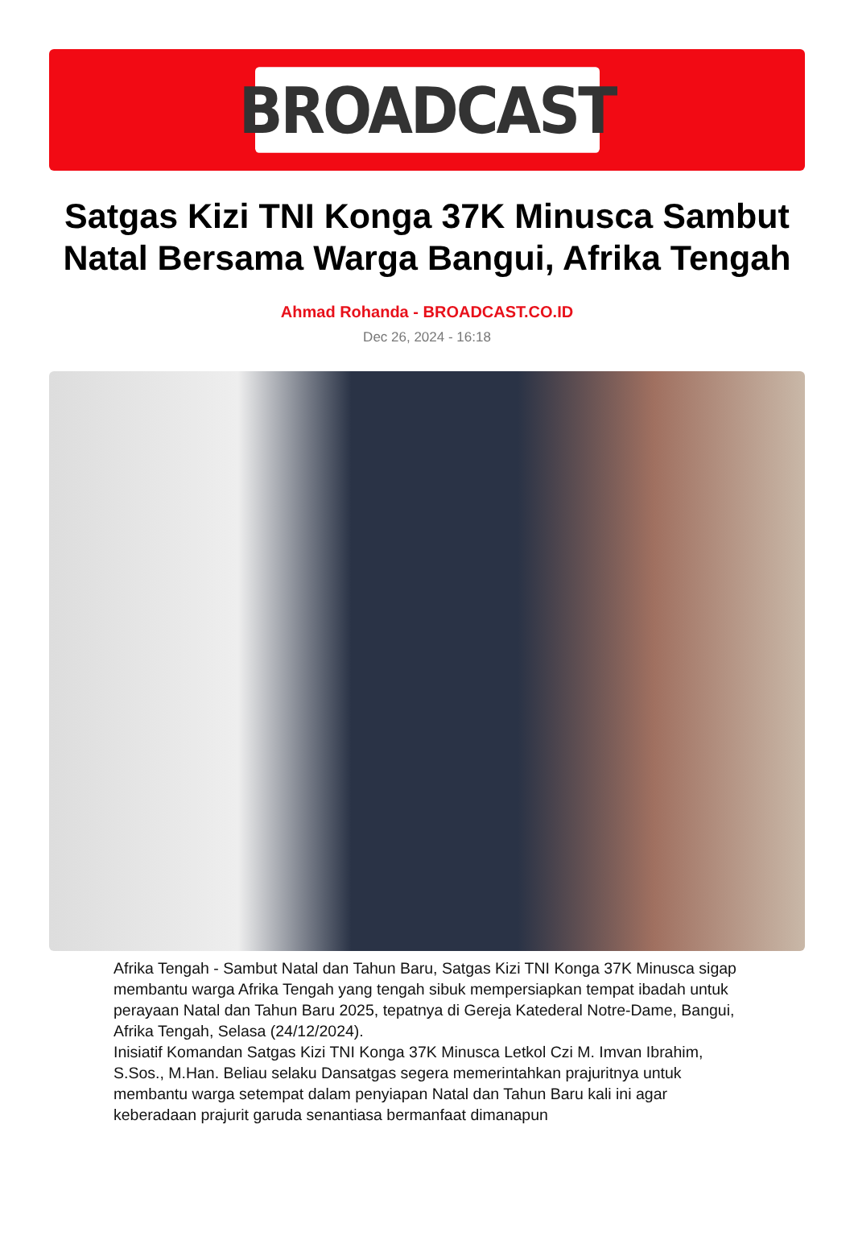BROADCAST
Satgas Kizi TNI Konga 37K Minusca Sambut Natal Bersama Warga Bangui, Afrika Tengah
Ahmad Rohanda - BROADCAST.CO.ID
Dec 26, 2024 - 16:18
Afrika Tengah - Sambut Natal dan Tahun Baru, Satgas Kizi TNI Konga 37K Minusca sigap membantu warga Afrika Tengah yang tengah sibuk mempersiapkan tempat ibadah untuk perayaan Natal dan Tahun Baru 2025, tepatnya di Gereja Katederal Notre-Dame, Bangui, Afrika Tengah, Selasa (24/12/2024).
Inisiatif Komandan Satgas Kizi TNI Konga 37K Minusca Letkol Czi M. Imvan Ibrahim, S.Sos., M.Han. Beliau selaku Dansatgas segera memerintahkan prajuritnya untuk membantu warga setempat dalam penyiapan Natal dan Tahun Baru kali ini agar keberadaan prajurit garuda senantiasa bermanfaat dimanapun